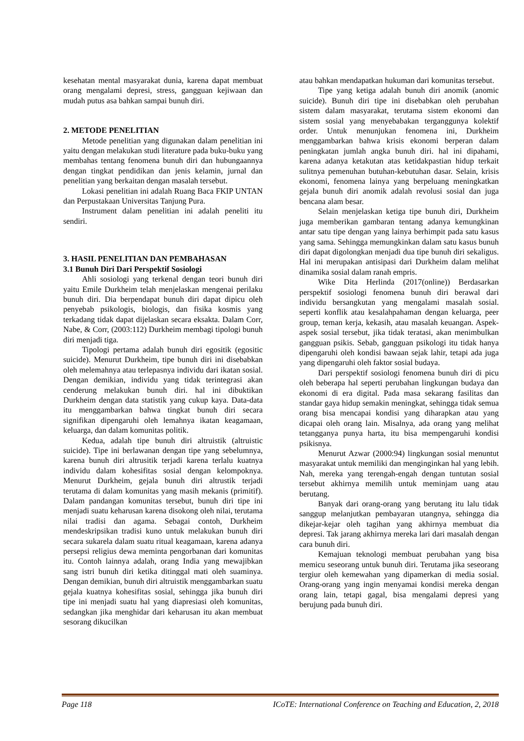kesehatan mental masyarakat dunia, karena dapat membuat orang mengalami depresi, stress, gangguan kejiwaan dan mudah putus asa bahkan sampai bunuh diri.
2. METODE PENELITIAN
Metode penelitian yang digunakan dalam penelitian ini yaitu dengan melakukan studi literature pada buku-buku yang membahas tentang fenomena bunuh diri dan hubungaannya dengan tingkat pendidikan dan jenis kelamin, jurnal dan penelitian yang berkaitan dengan masalah tersebut.
Lokasi penelitian ini adalah Ruang Baca FKIP UNTAN dan Perpustakaan Universitas Tanjung Pura.
Instrument dalam penelitian ini adalah peneliti itu sendiri.
3. HASIL PENELITIAN DAN PEMBAHASAN
3.1 Bunuh Diri Dari Perspektif Sosiologi
Ahli sosiologi yang terkenal dengan teori bunuh diri yaitu Emile Durkheim telah menjelaskan mengenai perilaku bunuh diri. Dia berpendapat bunuh diri dapat dipicu oleh penyebab psikologis, biologis, dan fisika kosmis yang terkadang tidak dapat dijelaskan secara eksakta. Dalam Corr, Nabe, & Corr, (2003:112) Durkheim membagi tipologi bunuh diri menjadi tiga.
Tipologi pertama adalah bunuh diri egositik (egositic suicide). Menurut Durkheim, tipe bunuh diri ini disebabkan oleh melemahnya atau terlepasnya individu dari ikatan sosial. Dengan demikian, individu yang tidak terintegrasi akan cenderung melakukan bunuh diri. hal ini dibuktikan Durkheim dengan data statistik yang cukup kaya. Data-data itu menggambarkan bahwa tingkat bunuh diri secara signifikan dipengaruhi oleh lemahnya ikatan keagamaan, keluarga, dan dalam komunitas politik.
Kedua, adalah tipe bunuh diri altruistik (altruistic suicide). Tipe ini berlawanan dengan tipe yang sebelumnya, karena bunuh diri altrusitik terjadi karena terlalu kuatnya individu dalam kohesifitas sosial dengan kelompoknya. Menurut Durkheim, gejala bunuh diri altrustik terjadi terutama di dalam komunitas yang masih mekanis (primitif). Dalam pandangan komunitas tersebut, bunuh diri tipe ini menjadi suatu keharusan karena disokong oleh nilai, terutama nilai tradisi dan agama. Sebagai contoh, Durkheim mendeskripsikan tradisi kuno untuk melakukan bunuh diri secara sukarela dalam suatu ritual keagamaan, karena adanya persepsi religius dewa meminta pengorbanan dari komunitas itu. Contoh lainnya adalah, orang India yang mewajibkan sang istri bunuh diri ketika ditinggal mati oleh suaminya. Dengan demikian, bunuh diri altruistik menggambarkan suatu gejala kuatnya kohesifitas sosial, sehingga jika bunuh diri tipe ini menjadi suatu hal yang diapresiasi oleh komunitas, sedangkan jika menghidar dari keharusan itu akan membuat sesorang dikucilkan
atau bahkan mendapatkan hukuman dari komunitas tersebut.
Tipe yang ketiga adalah bunuh diri anomik (anomic suicide). Bunuh diri tipe ini disebabkan oleh perubahan sistem dalam masyarakat, terutama sistem ekonomi dan sistem sosial yang menyebabakan terganggunya kolektif order. Untuk menunjukan fenomena ini, Durkheim menggambarkan bahwa krisis ekonomi berperan dalam peningkatan jumlah angka bunuh diri. hal ini dipahami, karena adanya ketakutan atas ketidakpastian hidup terkait sulitnya pemenuhan butuhan-kebutuhan dasar. Selain, krisis ekonomi, fenomena lainya yang berpeluang meningkatkan gejala bunuh diri anomik adalah revolusi sosial dan juga bencana alam besar.
Selain menjelaskan ketiga tipe bunuh diri, Durkheim juga memberikan gambaran tentang adanya kemungkinan antar satu tipe dengan yang lainya berhimpit pada satu kasus yang sama. Sehingga memungkinkan dalam satu kasus bunuh diri dapat digolongkan menjadi dua tipe bunuh diri sekaligus. Hal ini merupakan antisipasi dari Durkheim dalam melihat dinamika sosial dalam ranah empris.
Wike Dita Herlinda (2017(online)) Berdasarkan perspektif sosiologi fenomena bunuh diri berawal dari individu bersangkutan yang mengalami masalah sosial. seperti konflik atau kesalahpahaman dengan keluarga, peer group, teman kerja, kekasih, atau masalah keuangan. Aspek-aspek sosial tersebut, jika tidak teratasi, akan menimbulkan gangguan psikis. Sebab, gangguan psikologi itu tidak hanya dipengaruhi oleh kondisi bawaan sejak lahir, tetapi ada juga yang dipengaruhi oleh faktor sosial budaya.
Dari perspektif sosiologi fenomena bunuh diri di picu oleh beberapa hal seperti perubahan lingkungan budaya dan ekonomi di era digital. Pada masa sekarang fasilitas dan standar gaya hidup semakin meningkat, sehingga tidak semua orang bisa mencapai kondisi yang diharapkan atau yang dicapai oleh orang lain. Misalnya, ada orang yang melihat tetangganya punya harta, itu bisa mempengaruhi kondisi psikisnya.
Menurut Azwar (2000:94) lingkungan sosial menuntut masyarakat untuk memiliki dan menginginkan hal yang lebih. Nah, mereka yang terengah-engah dengan tuntutan sosial tersebut akhirnya memilih untuk meminjam uang atau berutang.
Banyak dari orang-orang yang berutang itu lalu tidak sanggup melanjutkan pembayaran utangnya, sehingga dia dikejar-kejar oleh tagihan yang akhirnya membuat dia depresi. Tak jarang akhirnya mereka lari dari masalah dengan cara bunuh diri.
Kemajuan teknologi membuat perubahan yang bisa memicu seseorang untuk bunuh diri. Terutama jika seseorang tergiur oleh kemewahan yang dipamerkan di media sosial. Orang-orang yang ingin menyamai kondisi mereka dengan orang lain, tetapi gagal, bisa mengalami depresi yang berujung pada bunuh diri.
Page 118 ICoTE: International Conference on Teaching and Education, 2, 2018